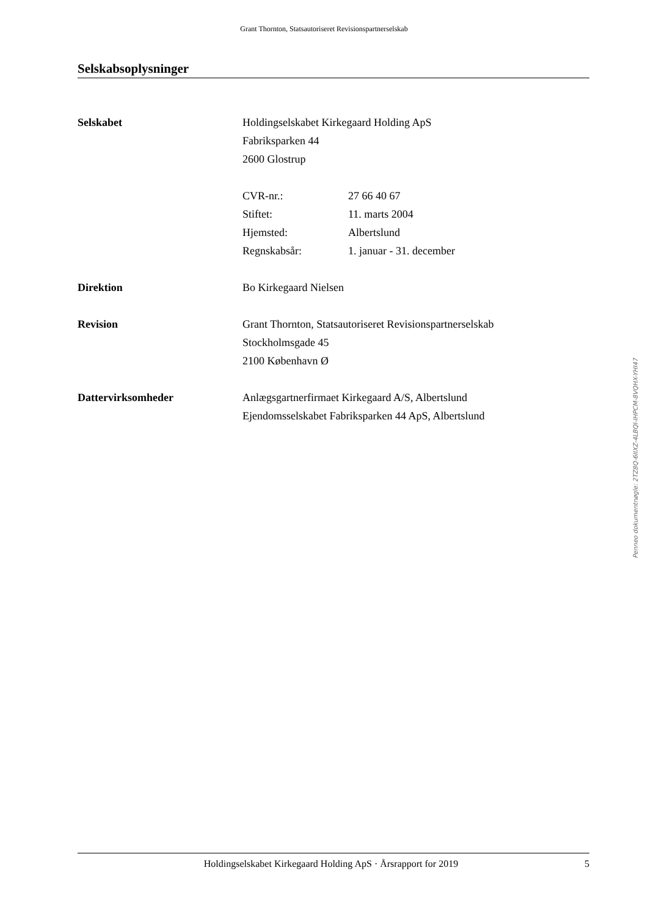Grant Thornton, Statsautoriseret Revisionspartnerselskab
Selskabsoplysninger
Selskabet Holdingselskabet Kirkegaard Holding ApS
Fabriksparken 44
2600 Glostrup
CVR-nr.: 27 66 40 67
Stiftet: 11. marts 2004
Hjemsted: Albertslund
Regnskabsår: 1. januar - 31. december
Direktion Bo Kirkegaard Nielsen
Revision Grant Thornton, Statsautoriseret Revisionspartnerselskab
Stockholmsgade 45
2100 København Ø
Dattervirksomheder Anlægsgartnerfirmaet Kirkegaard A/S, Albertslund
Ejendomsselskabet Fabriksparken 44 ApS, Albertslund
Penneo dokumentnøgle: 2TZ8Q-6IIXZ-4LBQI-IHPCM-8VQHX-YHI47
Holdingselskabet Kirkegaard Holding ApS · Årsrapport for 2019 5